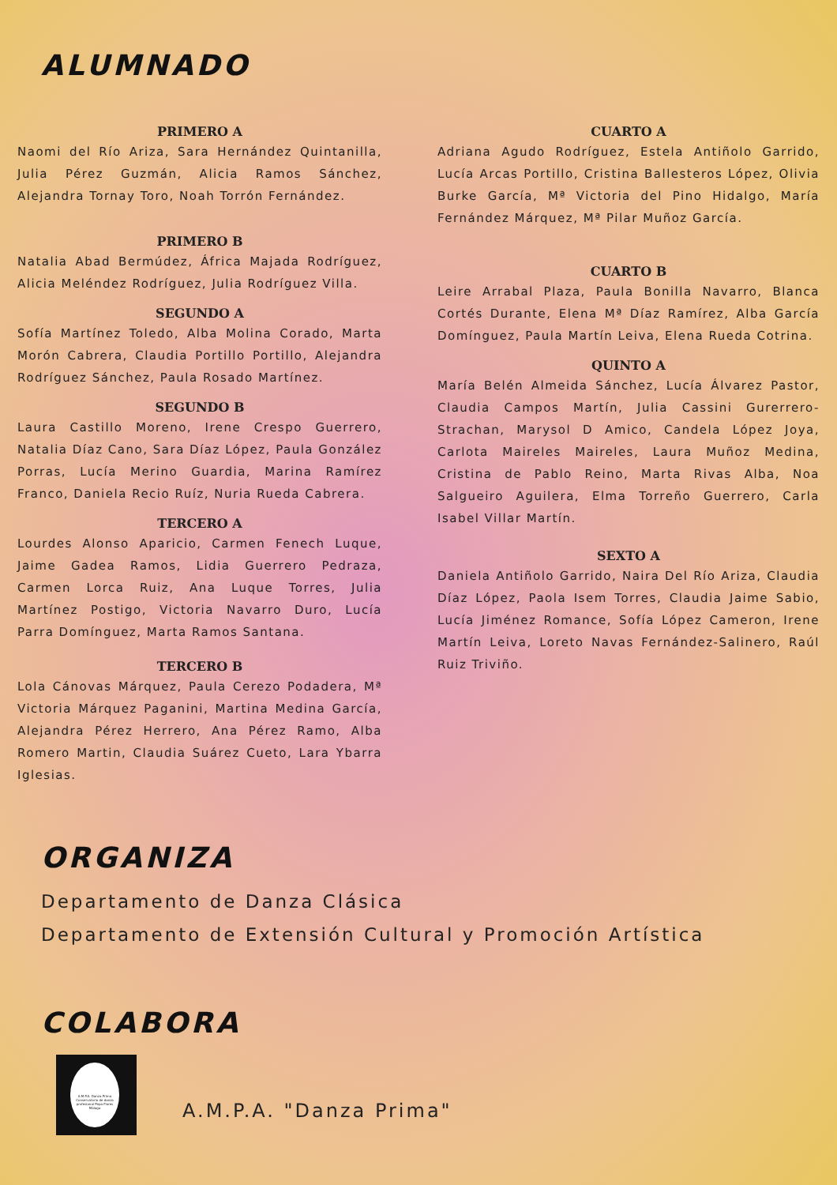ALUMNADO
PRIMERO A
Naomi del Río Ariza, Sara Hernández Quintanilla, Julia Pérez Guzmán, Alicia Ramos Sánchez, Alejandra Tornay Toro, Noah Torrón Fernández.
PRIMERO B
Natalia Abad Bermúdez, África Majada Rodríguez, Alicia Meléndez Rodríguez, Julia Rodríguez Villa.
SEGUNDO A
Sofía Martínez Toledo, Alba Molina Corado, Marta Morón Cabrera, Claudia Portillo Portillo, Alejandra Rodríguez Sánchez, Paula Rosado Martínez.
SEGUNDO B
Laura Castillo Moreno, Irene Crespo Guerrero, Natalia Díaz Cano, Sara Díaz López, Paula González Porras, Lucía Merino Guardia, Marina Ramírez Franco, Daniela Recio Ruíz, Nuria Rueda Cabrera.
TERCERO A
Lourdes Alonso Aparicio, Carmen Fenech Luque, Jaime Gadea Ramos, Lidia Guerrero Pedraza, Carmen Lorca Ruiz, Ana Luque Torres, Julia Martínez Postigo, Victoria Navarro Duro, Lucía Parra Domínguez, Marta Ramos Santana.
TERCERO B
Lola Cánovas Márquez, Paula Cerezo Podadera, Mª Victoria Márquez Paganini, Martina Medina García, Alejandra Pérez Herrero, Ana Pérez Ramo, Alba Romero Martin, Claudia Suárez Cueto, Lara Ybarra Iglesias.
CUARTO A
Adriana Agudo Rodríguez, Estela Antiñolo Garrido, Lucía Arcas Portillo, Cristina Ballesteros López, Olivia Burke García, Mª Victoria del Pino Hidalgo, María Fernández Márquez, Mª Pilar Muñoz García.
CUARTO B
Leire Arrabal Plaza, Paula Bonilla Navarro, Blanca Cortés Durante, Elena Mª Díaz Ramírez, Alba García Domínguez, Paula Martín Leiva, Elena Rueda Cotrina.
QUINTO A
María Belén Almeida Sánchez, Lucía Álvarez Pastor, Claudia Campos Martín, Julia Cassini Gurerrero-Strachan, Marysol D Amico, Candela López Joya, Carlota Maireles Maireles, Laura Muñoz Medina, Cristina de Pablo Reino, Marta Rivas Alba, Noa Salgueiro Aguilera, Elma Torreño Guerrero, Carla Isabel Villar Martín.
SEXTO A
Daniela Antiñolo Garrido, Naira Del Río Ariza, Claudia Díaz López, Paola Isem Torres, Claudia Jaime Sabio, Lucía Jiménez Romance, Sofía López Cameron, Irene Martín Leiva, Loreto Navas Fernández-Salinero, Raúl Ruiz Triviño.
ORGANIZA
Departamento de Danza Clásica
Departamento de Extensión Cultural y Promoción Artística
COLABORA
A.M.P.A. Danza Prima Conservatorio de danza profesional Pepa Flores Málaga
A.M.P.A. "Danza Prima"